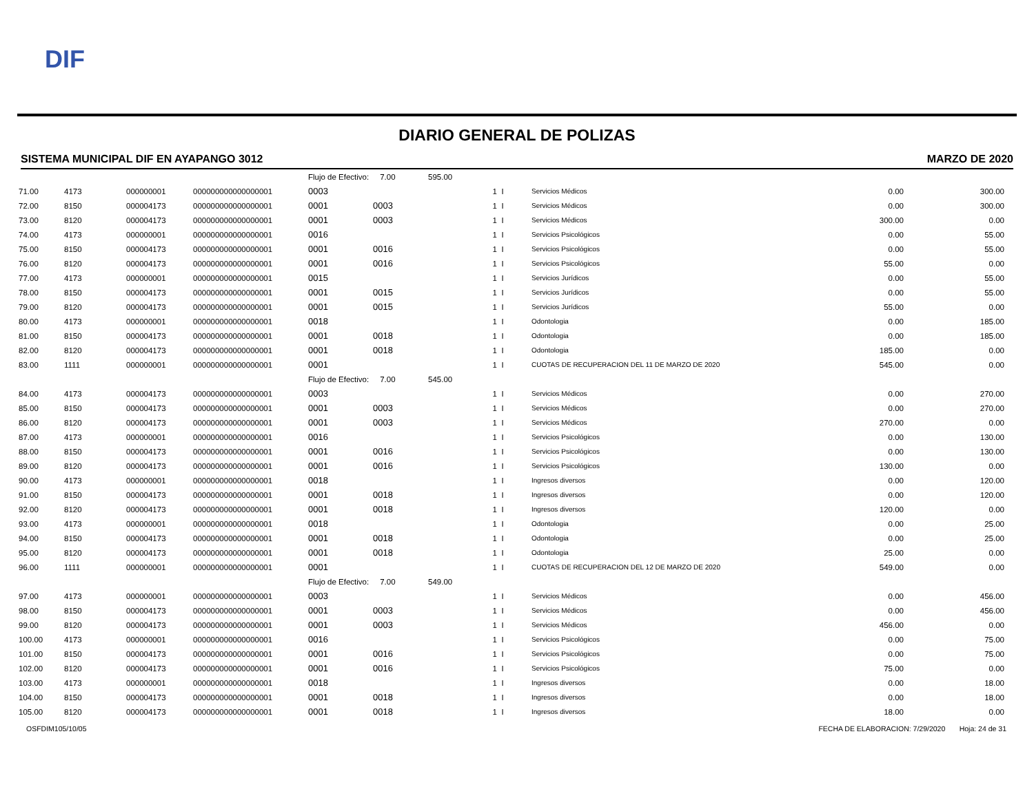DIF
DIARIO GENERAL DE POLIZAS
SISTEMA MUNICIPAL DIF EN AYAPANGO 3012 MARZO DE 2020
| | | | | Flujo de Efectivo: 7.00 | | 595.00 | | | | |
| 71.00 | 4173 | 000000001 | 000000000000000001 | 0003 | | 1 | I | Servicios Médicos | 0.00 | 300.00 |
| 72.00 | 8150 | 000004173 | 000000000000000001 | 0001 | 0003 | 1 | I | Servicios Médicos | 0.00 | 300.00 |
| 73.00 | 8120 | 000004173 | 000000000000000001 | 0001 | 0003 | 1 | I | Servicios Médicos | 300.00 | 0.00 |
| 74.00 | 4173 | 000000001 | 000000000000000001 | 0016 | | 1 | I | Servicios Psicológicos | 0.00 | 55.00 |
| 75.00 | 8150 | 000004173 | 000000000000000001 | 0001 | 0016 | 1 | I | Servicios Psicológicos | 0.00 | 55.00 |
| 76.00 | 8120 | 000004173 | 000000000000000001 | 0001 | 0016 | 1 | I | Servicios Psicológicos | 55.00 | 0.00 |
| 77.00 | 4173 | 000000001 | 000000000000000001 | 0015 | | 1 | I | Servicios Jurídicos | 0.00 | 55.00 |
| 78.00 | 8150 | 000004173 | 000000000000000001 | 0001 | 0015 | 1 | I | Servicios Jurídicos | 0.00 | 55.00 |
| 79.00 | 8120 | 000004173 | 000000000000000001 | 0001 | 0015 | 1 | I | Servicios Jurídicos | 55.00 | 0.00 |
| 80.00 | 4173 | 000000001 | 000000000000000001 | 0018 | | 1 | I | Odontologia | 0.00 | 185.00 |
| 81.00 | 8150 | 000004173 | 000000000000000001 | 0001 | 0018 | 1 | I | Odontologia | 0.00 | 185.00 |
| 82.00 | 8120 | 000004173 | 000000000000000001 | 0001 | 0018 | 1 | I | Odontologia | 185.00 | 0.00 |
| 83.00 | 1111 | 000000001 | 000000000000000001 | 0001 | | 1 | I | CUOTAS DE RECUPERACION DEL 11 DE MARZO DE 2020 | 545.00 | 0.00 |
| | | | | Flujo de Efectivo: 7.00 | | 545.00 | | | | |
| 84.00 | 4173 | 000004173 | 000000000000000001 | 0003 | | 1 | I | Servicios Médicos | 0.00 | 270.00 |
| 85.00 | 8150 | 000004173 | 000000000000000001 | 0001 | 0003 | 1 | I | Servicios Médicos | 0.00 | 270.00 |
| 86.00 | 8120 | 000004173 | 000000000000000001 | 0001 | 0003 | 1 | I | Servicios Médicos | 270.00 | 0.00 |
| 87.00 | 4173 | 000000001 | 000000000000000001 | 0016 | | 1 | I | Servicios Psicológicos | 0.00 | 130.00 |
| 88.00 | 8150 | 000004173 | 000000000000000001 | 0001 | 0016 | 1 | I | Servicios Psicológicos | 0.00 | 130.00 |
| 89.00 | 8120 | 000004173 | 000000000000000001 | 0001 | 0016 | 1 | I | Servicios Psicológicos | 130.00 | 0.00 |
| 90.00 | 4173 | 000000001 | 000000000000000001 | 0018 | | 1 | I | Ingresos diversos | 0.00 | 120.00 |
| 91.00 | 8150 | 000004173 | 000000000000000001 | 0001 | 0018 | 1 | I | Ingresos diversos | 0.00 | 120.00 |
| 92.00 | 8120 | 000004173 | 000000000000000001 | 0001 | 0018 | 1 | I | Ingresos diversos | 120.00 | 0.00 |
| 93.00 | 4173 | 000000001 | 000000000000000001 | 0018 | | 1 | I | Odontologia | 0.00 | 25.00 |
| 94.00 | 8150 | 000004173 | 000000000000000001 | 0001 | 0018 | 1 | I | Odontologia | 0.00 | 25.00 |
| 95.00 | 8120 | 000004173 | 000000000000000001 | 0001 | 0018 | 1 | I | Odontologia | 25.00 | 0.00 |
| 96.00 | 1111 | 000000001 | 000000000000000001 | 0001 | | 1 | I | CUOTAS DE RECUPERACION DEL 12 DE MARZO DE 2020 | 549.00 | 0.00 |
| | | | | Flujo de Efectivo: 7.00 | | 549.00 | | | | |
| 97.00 | 4173 | 000000001 | 000000000000000001 | 0003 | | 1 | I | Servicios Médicos | 0.00 | 456.00 |
| 98.00 | 8150 | 000004173 | 000000000000000001 | 0001 | 0003 | 1 | I | Servicios Médicos | 0.00 | 456.00 |
| 99.00 | 8120 | 000004173 | 000000000000000001 | 0001 | 0003 | 1 | I | Servicios Médicos | 456.00 | 0.00 |
| 100.00 | 4173 | 000000001 | 000000000000000001 | 0016 | | 1 | I | Servicios Psicológicos | 0.00 | 75.00 |
| 101.00 | 8150 | 000004173 | 000000000000000001 | 0001 | 0016 | 1 | I | Servicios Psicológicos | 0.00 | 75.00 |
| 102.00 | 8120 | 000004173 | 000000000000000001 | 0001 | 0016 | 1 | I | Servicios Psicológicos | 75.00 | 0.00 |
| 103.00 | 4173 | 000000001 | 000000000000000001 | 0018 | | 1 | I | Ingresos diversos | 0.00 | 18.00 |
| 104.00 | 8150 | 000004173 | 000000000000000001 | 0001 | 0018 | 1 | I | Ingresos diversos | 0.00 | 18.00 |
| 105.00 | 8120 | 000004173 | 000000000000000001 | 0001 | 0018 | 1 | I | Ingresos diversos | 18.00 | 0.00 |
OSFDIM105/10/05 FECHA DE ELABORACION: 7/29/2020 Hoja: 24 de 31